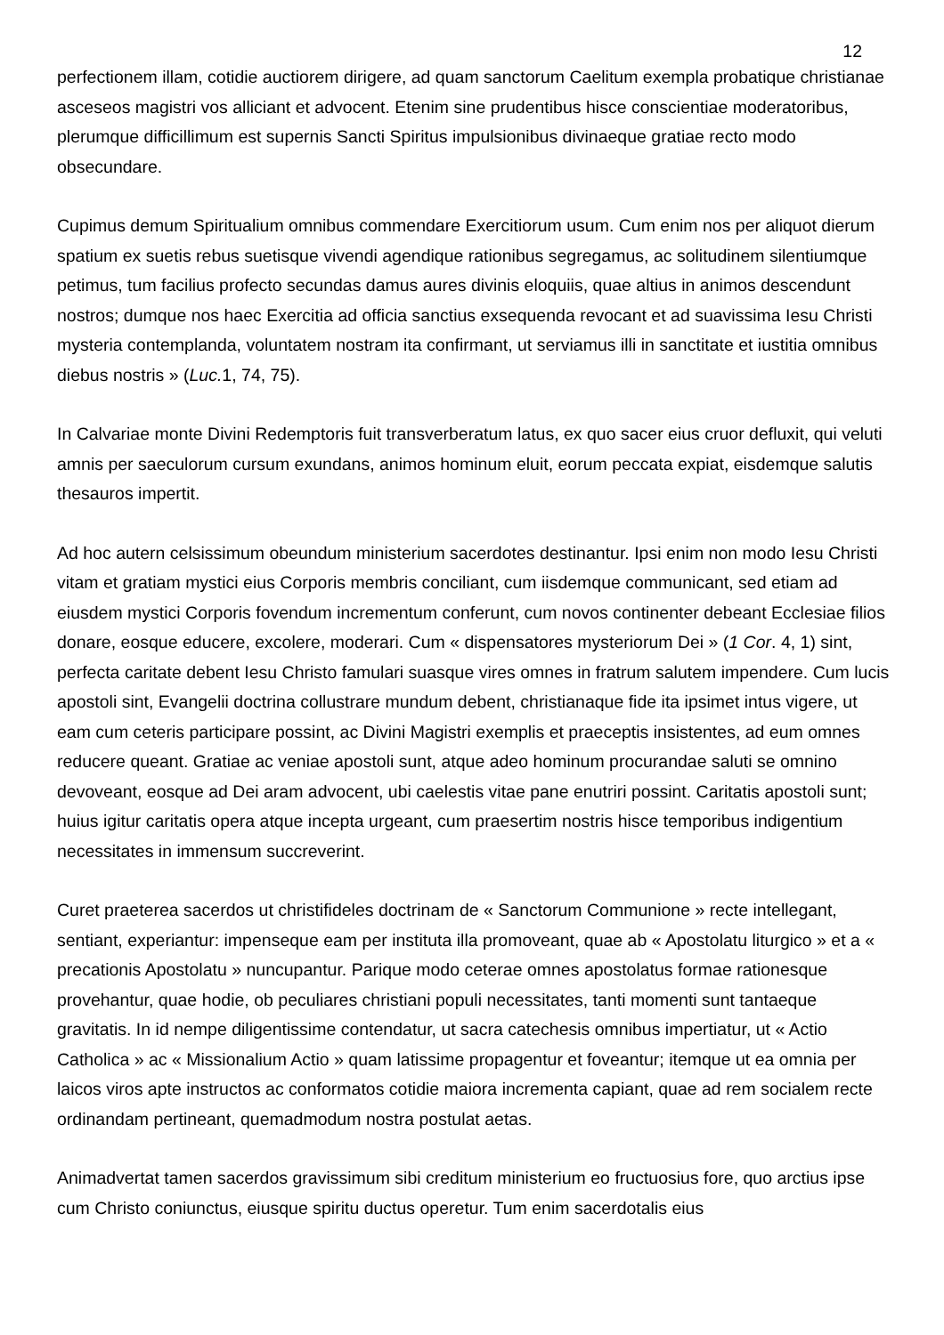12
perfectionem illam, cotidie auctiorem dirigere, ad quam sanctorum Caelitum exempla probatique christianae asceseos magistri vos alliciant et advocent. Etenim sine prudentibus hisce conscientiae moderatoribus, plerumque difficillimum est supernis Sancti Spiritus impulsionibus divinaeque gratiae recto modo obsecundare.
Cupimus demum Spiritualium omnibus commendare Exercitiorum usum. Cum enim nos per aliquot dierum spatium ex suetis rebus suetisque vivendi agendique rationibus segregamus, ac solitudinem silentiumque petimus, tum facilius profecto secundas damus aures divinis eloquiis, quae altius in animos descendunt nostros; dumque nos haec Exercitia ad officia sanctius exsequenda revocant et ad suavissima Iesu Christi mysteria contemplanda, voluntatem nostram ita confirmant, ut serviamus illi in sanctitate et iustitia omnibus diebus nostris » (Luc. 1, 74, 75).
In Calvariae monte Divini Redemptoris fuit transverberatum latus, ex quo sacer eius cruor defluxit, qui veluti amnis per saeculorum cursum exundans, animos hominum eluit, eorum peccata expiat, eisdemque salutis thesauros impertit.
Ad hoc autern celsissimum obeundum ministerium sacerdotes destinantur. Ipsi enim non modo Iesu Christi vitam et gratiam mystici eius Corporis membris conciliant, cum iisdemque communicant, sed etiam ad eiusdem mystici Corporis fovendum incrementum conferunt, cum novos continenter debeant Ecclesiae filios donare, eosque educere, excolere, moderari. Cum « dispensatores mysteriorum Dei » (1 Cor. 4, 1) sint, perfecta caritate debent Iesu Christo famulari suasque vires omnes in fratrum salutem impendere. Cum lucis apostoli sint, Evangelii doctrina collustrare mundum debent, christianaque fide ita ipsimet intus vigere, ut eam cum ceteris participare possint, ac Divini Magistri exemplis et praeceptis insistentes, ad eum omnes reducere queant. Gratiae ac veniae apostoli sunt, atque adeo hominum procurandae saluti se omnino devoveant, eosque ad Dei aram advocent, ubi caelestis vitae pane enutriri possint. Caritatis apostoli sunt; huius igitur caritatis opera atque incepta urgeant, cum praesertim nostris hisce temporibus indigentium necessitates in immensum succreverint.
Curet praeterea sacerdos ut christifideles doctrinam de « Sanctorum Communione » recte intellegant, sentiant, experiantur: impenseque eam per instituta illa promoveant, quae ab « Apostolatu liturgico » et a « precationis Apostolatu » nuncupantur. Parique modo ceterae omnes apostolatus formae rationesque provehantur, quae hodie, ob peculiares christiani populi necessitates, tanti momenti sunt tantaeque gravitatis. In id nempe diligentissime contendatur, ut sacra catechesis omnibus impertiatur, ut « Actio Catholica » ac « Missionalium Actio » quam latissime propagentur et foveantur; itemque ut ea omnia per laicos viros apte instructos ac conformatos cotidie maiora incrementa capiant, quae ad rem socialem recte ordinandam pertineant, quemadmodum nostra postulat aetas.
Animadvertat tamen sacerdos gravissimum sibi creditum ministerium eo fructuosius fore, quo arctius ipse cum Christo coniunctus, eiusque spiritu ductus operetur. Tum enim sacerdotalis eius